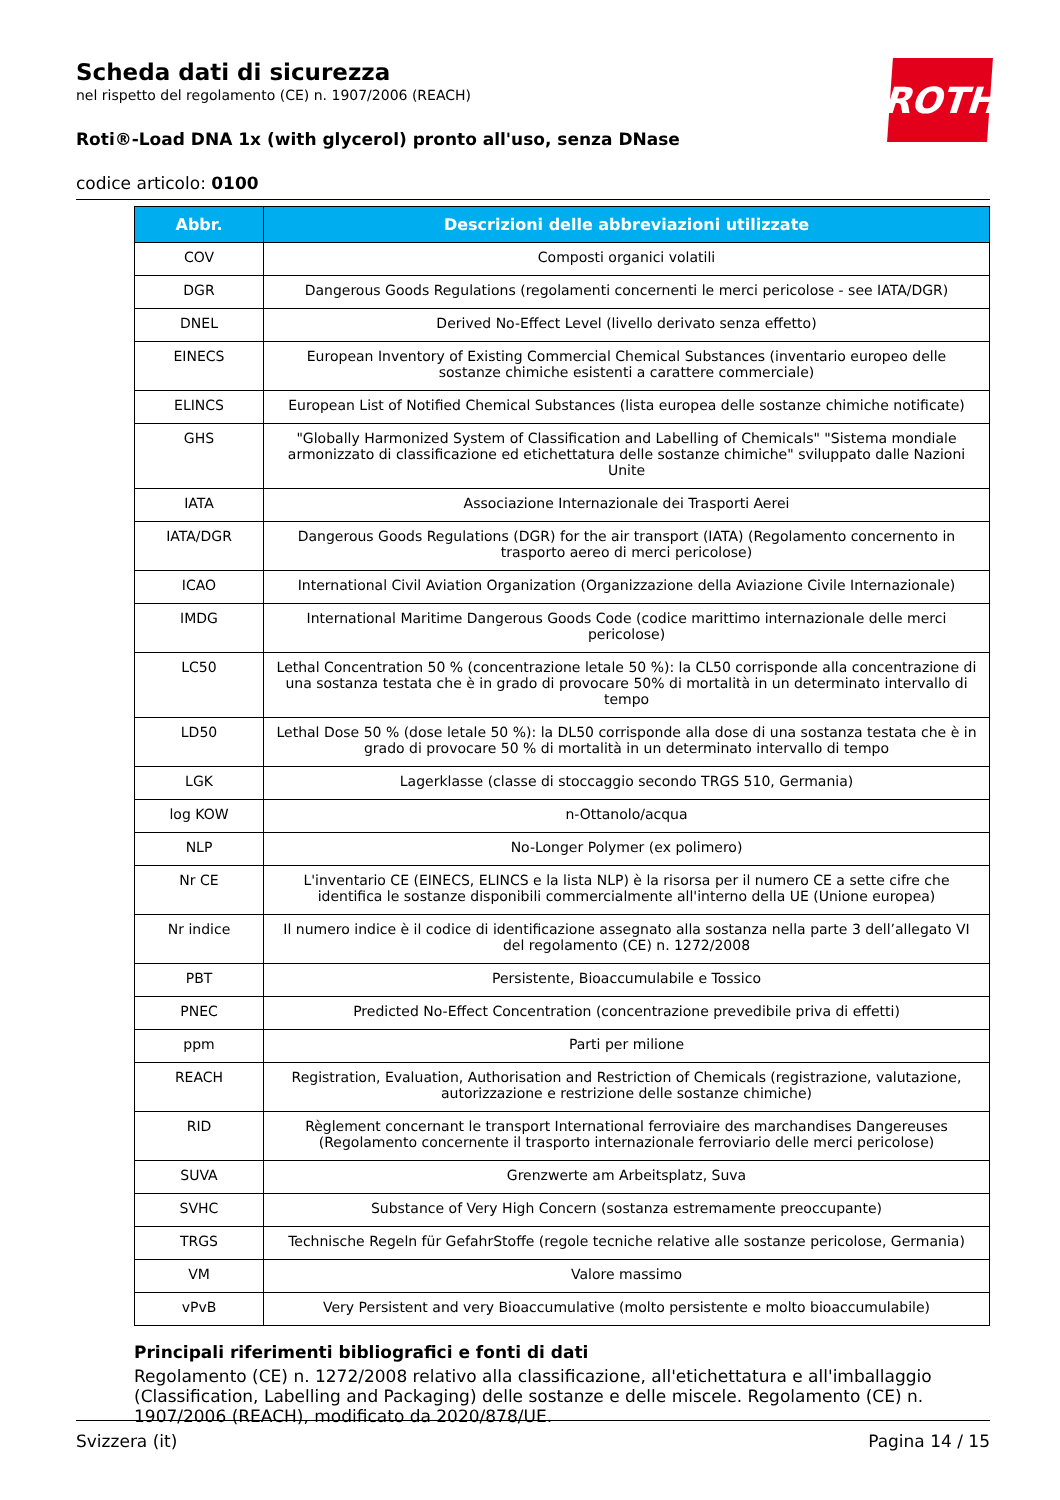ROTH
Scheda dati di sicurezza
nel rispetto del regolamento (CE) n. 1907/2006 (REACH)
Roti®-Load DNA 1x (with glycerol) pronto all'uso, senza DNase
codice articolo: 0100
| Abbr. | Descrizioni delle abbreviazioni utilizzate |
| --- | --- |
| COV | Composti organici volatili |
| DGR | Dangerous Goods Regulations (regolamenti concernenti le merci pericolose - see IATA/DGR) |
| DNEL | Derived No-Effect Level (livello derivato senza effetto) |
| EINECS | European Inventory of Existing Commercial Chemical Substances (inventario europeo delle sostanze chimiche esistenti a carattere commerciale) |
| ELINCS | European List of Notified Chemical Substances (lista europea delle sostanze chimiche notificate) |
| GHS | "Globally Harmonized System of Classification and Labelling of Chemicals" "Sistema mondiale armonizzato di classificazione ed etichettatura delle sostanze chimiche" sviluppato dalle Nazioni Unite |
| IATA | Associazione Internazionale dei Trasporti Aerei |
| IATA/DGR | Dangerous Goods Regulations (DGR) for the air transport (IATA) (Regolamento concernento in trasporto aereo di merci pericolose) |
| ICAO | International Civil Aviation Organization (Organizzazione della Aviazione Civile Internazionale) |
| IMDG | International Maritime Dangerous Goods Code (codice marittimo internazionale delle merci pericolose) |
| LC50 | Lethal Concentration 50 % (concentrazione letale 50 %): la CL50 corrisponde alla concentrazione di una sostanza testata che è in grado di provocare 50% di mortalità in un determinato intervallo di tempo |
| LD50 | Lethal Dose 50 % (dose letale 50 %): la DL50 corrisponde alla dose di una sostanza testata che è in grado di provocare 50 % di mortalità in un determinato intervallo di tempo |
| LGK | Lagerklasse (classe di stoccaggio secondo TRGS 510, Germania) |
| log KOW | n-Ottanolo/acqua |
| NLP | No-Longer Polymer (ex polimero) |
| Nr CE | L'inventario CE (EINECS, ELINCS e la lista NLP) è la risorsa per il numero CE a sette cifre che identifica le sostanze disponibili commercialmente all'interno della UE (Unione europea) |
| Nr indice | Il numero indice è il codice di identificazione assegnato alla sostanza nella parte 3 dell’allegato VI del regolamento (CE) n. 1272/2008 |
| PBT | Persistente, Bioaccumulabile e Tossico |
| PNEC | Predicted No-Effect Concentration (concentrazione prevedibile priva di effetti) |
| ppm | Parti per milione |
| REACH | Registration, Evaluation, Authorisation and Restriction of Chemicals (registrazione, valutazione, autorizzazione e restrizione delle sostanze chimiche) |
| RID | Règlement concernant le transport International ferroviaire des marchandises Dangereuses (Regolamento concernente il trasporto internazionale ferroviario delle merci pericolose) |
| SUVA | Grenzwerte am Arbeitsplatz, Suva |
| SVHC | Substance of Very High Concern (sostanza estremamente preoccupante) |
| TRGS | Technische Regeln für GefahrStoffe (regole tecniche relative alle sostanze pericolose, Germania) |
| VM | Valore massimo |
| vPvB | Very Persistent and very Bioaccumulative (molto persistente e molto bioaccumulabile) |
Principali riferimenti bibliografici e fonti di dati
Regolamento (CE) n. 1272/2008 relativo alla classificazione, all'etichettatura e all'imballaggio (Classification, Labelling and Packaging) delle sostanze e delle miscele. Regolamento (CE) n. 1907/2006 (REACH), modificato da 2020/878/UE.
Svizzera (it) Pagina 14 / 15